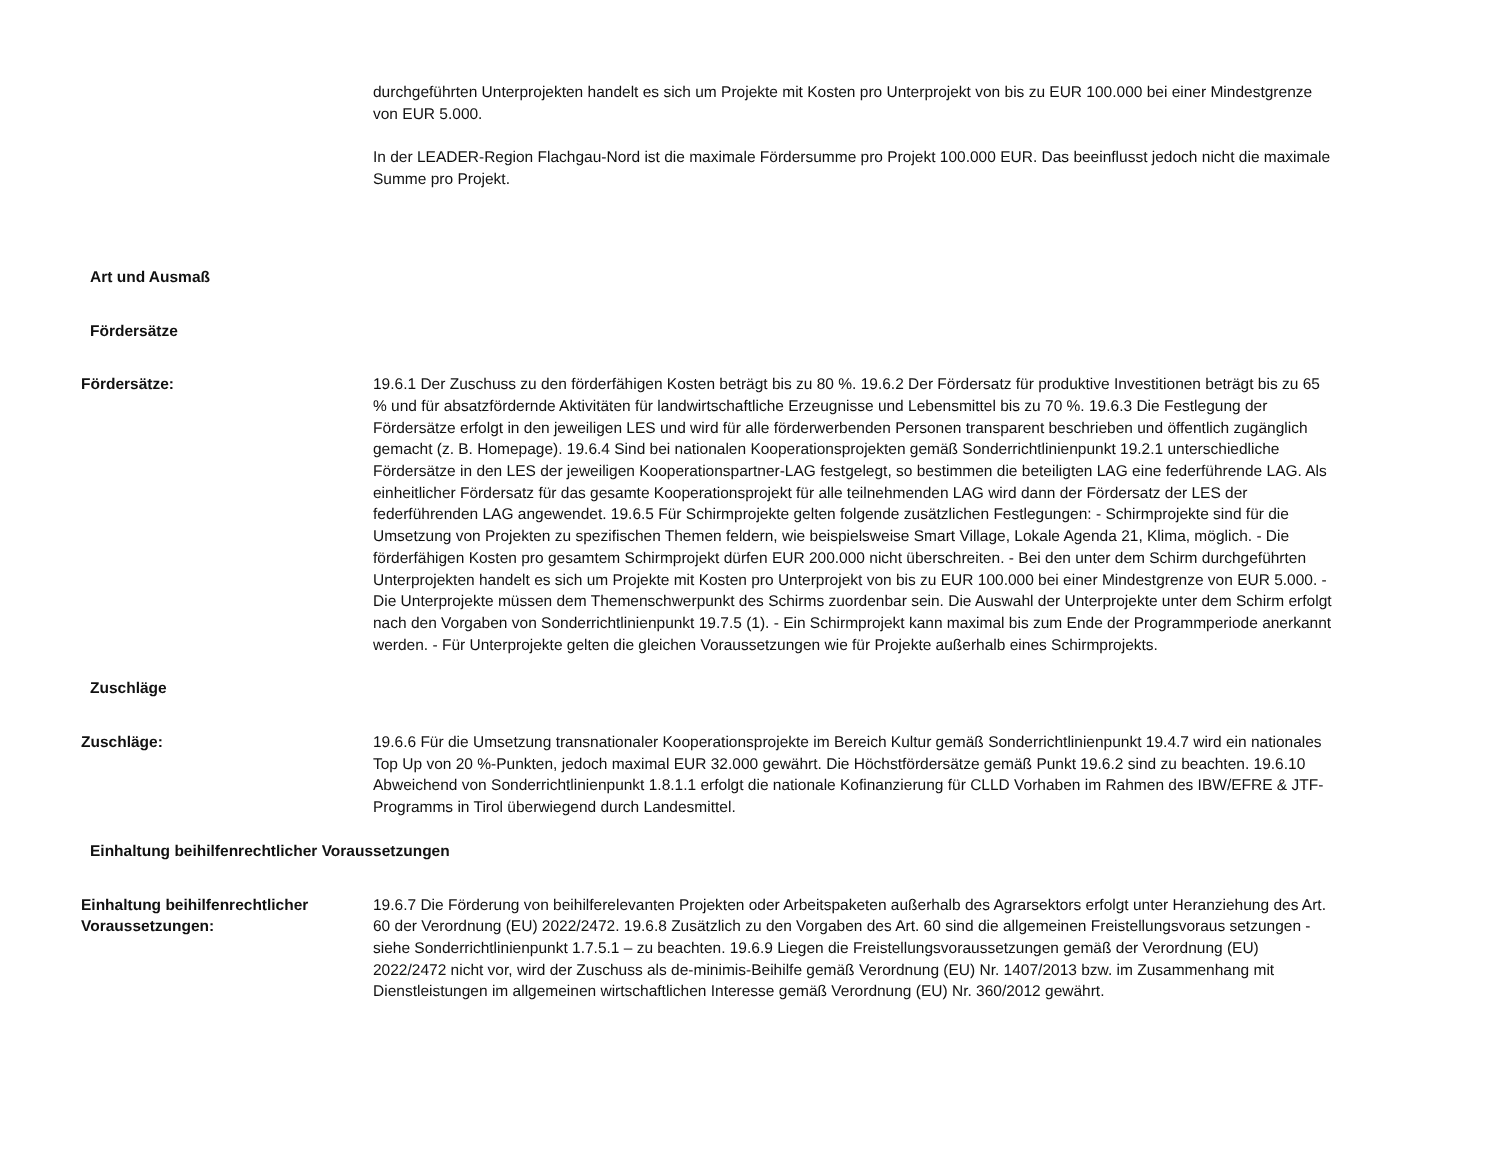durchgeführten Unterprojekten handelt es sich um Projekte mit Kosten pro Unterprojekt von bis zu EUR 100.000 bei einer Mindestgrenze von EUR 5.000.
In der LEADER-Region Flachgau-Nord ist die maximale Fördersumme pro Projekt 100.000 EUR. Das beeinflusst jedoch nicht die maximale Summe pro Projekt.
Art und Ausmaß
Fördersätze
Fördersätze: 19.6.1 Der Zuschuss zu den förderfähigen Kosten beträgt bis zu 80 %. 19.6.2 Der Fördersatz für produktive Investitionen beträgt bis zu 65 % und für absatzfördernde Aktivitäten für landwirtschaftliche Erzeugnisse und Lebensmittel bis zu 70 %. 19.6.3 Die Festlegung der Fördersätze erfolgt in den jeweiligen LES und wird für alle förderwerbenden Personen transparent beschrieben und öffentlich zugänglich gemacht (z. B. Homepage). 19.6.4 Sind bei nationalen Kooperationsprojekten gemäß Sonderrichtlinienpunkt 19.2.1 unterschiedliche Fördersätze in den LES der jeweiligen Kooperationspartner-LAG festgelegt, so bestimmen die beteiligten LAG eine federführende LAG. Als einheitlicher Fördersatz für das gesamte Kooperationsprojekt für alle teilnehmenden LAG wird dann der Fördersatz der LES der federführenden LAG angewendet. 19.6.5 Für Schirmprojekte gelten folgende zusätzlichen Festlegungen: - Schirmprojekte sind für die Umsetzung von Projekten zu spezifischen Themen feldern, wie beispielsweise Smart Village, Lokale Agenda 21, Klima, möglich. - Die förderfähigen Kosten pro gesamtem Schirmprojekt dürfen EUR 200.000 nicht überschreiten. - Bei den unter dem Schirm durchgeführten Unterprojekten handelt es sich um Projekte mit Kosten pro Unterprojekt von bis zu EUR 100.000 bei einer Mindestgrenze von EUR 5.000. - Die Unterprojekte müssen dem Themenschwerpunkt des Schirms zuordenbar sein. Die Auswahl der Unterprojekte unter dem Schirm erfolgt nach den Vorgaben von Sonderrichtlinienpunkt 19.7.5 (1). - Ein Schirmprojekt kann maximal bis zum Ende der Programmperiode anerkannt werden. - Für Unterprojekte gelten die gleichen Voraussetzungen wie für Projekte außerhalb eines Schirmprojekts.
Zuschläge
Zuschläge: 19.6.6 Für die Umsetzung transnationaler Kooperationsprojekte im Bereich Kultur gemäß Sonderrichtlinienpunkt 19.4.7 wird ein nationales Top Up von 20 %-Punkten, jedoch maximal EUR 32.000 gewährt. Die Höchstfördersätze gemäß Punkt 19.6.2 sind zu beachten. 19.6.10 Abweichend von Sonderrichtlinienpunkt 1.8.1.1 erfolgt die nationale Kofinanzierung für CLLD Vorhaben im Rahmen des IBW/EFRE & JTF-Programms in Tirol überwiegend durch Landesmittel.
Einhaltung beihilfenrechtlicher Voraussetzungen
Einhaltung beihilfenrechtlicher Voraussetzungen:
19.6.7 Die Förderung von beihilferelevanten Projekten oder Arbeitspaketen außerhalb des Agrarsektors erfolgt unter Heranziehung des Art. 60 der Verordnung (EU) 2022/2472. 19.6.8 Zusätzlich zu den Vorgaben des Art. 60 sind die allgemeinen Freistellungsvoraus setzungen - siehe Sonderrichtlinienpunkt 1.7.5.1 – zu beachten. 19.6.9 Liegen die Freistellungsvoraussetzungen gemäß der Verordnung (EU) 2022/2472 nicht vor, wird der Zuschuss als de-minimis-Beihilfe gemäß Verordnung (EU) Nr. 1407/2013 bzw. im Zusammenhang mit Dienstleistungen im allgemeinen wirtschaftlichen Interesse gemäß Verordnung (EU) Nr. 360/2012 gewährt.